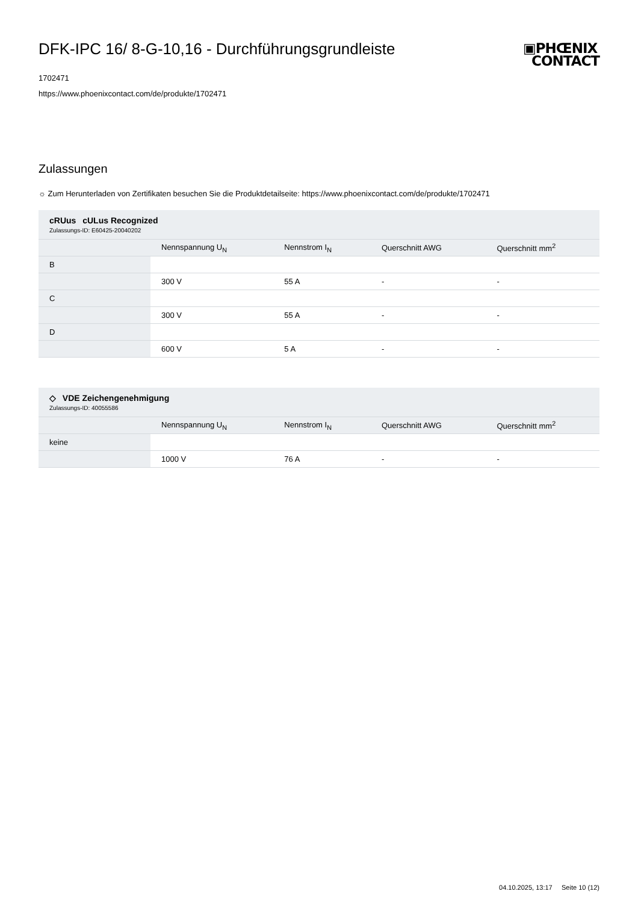▣PHŒNIX
CONTACT
DFK-IPC 16/ 8-G-10,16 - Durchführungsgrundleiste
1702471
https://www.phoenixcontact.com/de/produkte/1702471
Zulassungen
☼ Zum Herunterladen von Zertifikaten besuchen Sie die Produktdetailseite: https://www.phoenixcontact.com/de/produkte/1702471
| cRUus cULus Recognized Zulassungs-ID: E60425-20040202 | | | | |
| | Nennspannung U<sub>N</sub> | Nennstrom I<sub>N</sub> | Querschnitt AWG | Querschnitt mm<sup>2</sup> |
| B | | | | |
| | 300 V | 55 A | - | - |
| C | | | | |
| | 300 V | 55 A | - | - |
| D | | | | |
| | 600 V | 5 A | - | - |
| ◇ VDE Zeichengenehmigung Zulassungs-ID: 40055586 | | | | |
| | Nennspannung U<sub>N</sub> | Nennstrom I<sub>N</sub> | Querschnitt AWG | Querschnitt mm<sup>2</sup> |
| keine | | | | |
| | 1000 V | 76 A | - | - |
04.10.2025, 13:17 Seite 10 (12)